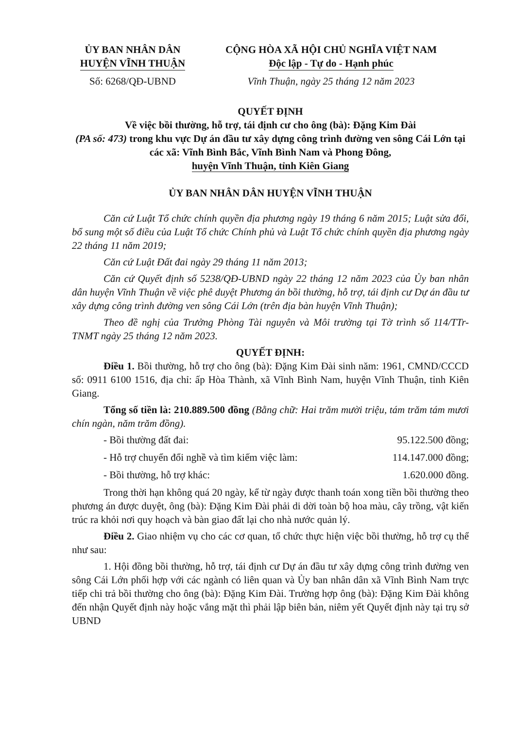ỦY BAN NHÂN DÂN
HUYỆN VĨNH THUẬN
Số: 6268/QĐ-UBND
CỘNG HÒA XÃ HỘI CHỦ NGHĨA VIỆT NAM
Độc lập - Tự do - Hạnh phúc
Vĩnh Thuận, ngày 25 tháng 12 năm 2023
QUYẾT ĐỊNH
Về việc bồi thường, hỗ trợ, tái định cư cho ông (bà): Đặng Kim Đài
(PA số: 473) trong khu vực Dự án đầu tư xây dựng công trình đường ven sông Cái Lớn tại các xã: Vĩnh Bình Bắc, Vĩnh Bình Nam và Phong Đông,
huyện Vĩnh Thuận, tỉnh Kiên Giang
ỦY BAN NHÂN DÂN HUYỆN VĨNH THUẬN
Căn cứ Luật Tổ chức chính quyền địa phương ngày 19 tháng 6 năm 2015; Luật sửa đổi, bổ sung một số điều của Luật Tổ chức Chính phủ và Luật Tổ chức chính quyền địa phương ngày 22 tháng 11 năm 2019;
Căn cứ Luật Đất đai ngày 29 tháng 11 năm 2013;
Căn cứ Quyết định số 5238/QĐ-UBND ngày 22 tháng 12 năm 2023 của Ủy ban nhân dân huyện Vĩnh Thuận về việc phê duyệt Phương án bồi thường, hỗ trợ, tái định cư Dự án đầu tư xây dựng công trình đường ven sông Cái Lớn (trên địa bàn huyện Vĩnh Thuận);
Theo đề nghị của Trưởng Phòng Tài nguyên và Môi trường tại Tờ trình số 114/TTr-TNMT ngày 25 tháng 12 năm 2023.
QUYẾT ĐỊNH:
Điều 1. Bồi thường, hỗ trợ cho ông (bà): Đặng Kim Đài sinh năm: 1961, CMND/CCCD số: 0911 6100 1516, địa chỉ: ấp Hòa Thành, xã Vĩnh Bình Nam, huyện Vĩnh Thuận, tỉnh Kiên Giang.
Tổng số tiền là: 210.889.500 đồng (Bằng chữ: Hai trăm mười triệu, tám trăm tám mươi chín ngàn, năm trăm đồng).
- Bồi thường đất đai: 95.122.500 đồng;
- Hỗ trợ chuyển đổi nghề và tìm kiếm việc làm: 114.147.000 đồng;
- Bồi thường, hỗ trợ khác: 1.620.000 đồng.
Trong thời hạn không quá 20 ngày, kể từ ngày được thanh toán xong tiền bồi thường theo phương án được duyệt, ông (bà): Đặng Kim Đài phải di dời toàn bộ hoa màu, cây trồng, vật kiến trúc ra khỏi nơi quy hoạch và bàn giao đất lại cho nhà nước quản lý.
Điều 2. Giao nhiệm vụ cho các cơ quan, tổ chức thực hiện việc bồi thường, hỗ trợ cụ thể như sau:
1. Hội đồng bồi thường, hỗ trợ, tái định cư Dự án đầu tư xây dựng công trình đường ven sông Cái Lớn phối hợp với các ngành có liên quan và Ủy ban nhân dân xã Vĩnh Bình Nam trực tiếp chi trả bồi thường cho ông (bà): Đặng Kim Đài. Trường hợp ông (bà): Đặng Kim Đài không đến nhận Quyết định này hoặc vắng mặt thì phải lập biên bản, niêm yết Quyết định này tại trụ sở UBND